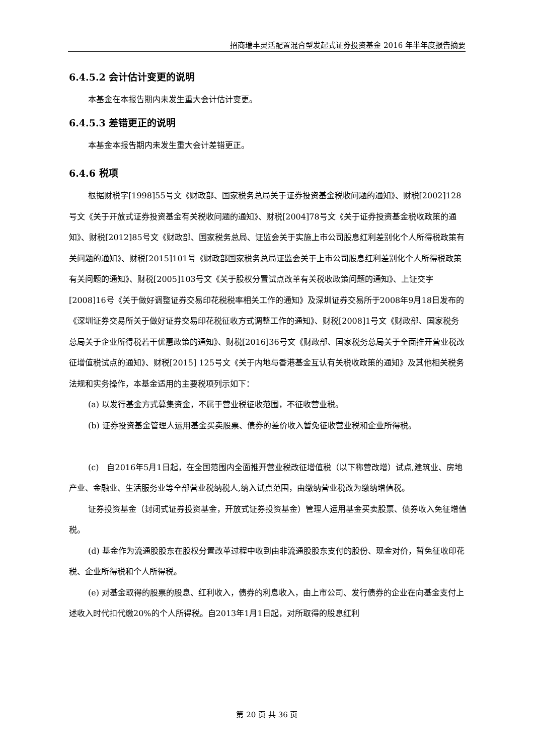招商瑞丰灵活配置混合型发起式证券投资基金 2016 年半年度报告摘要
6.4.5.2 会计估计变更的说明
本基金在本报告期内未发生重大会计估计变更。
6.4.5.3 差错更正的说明
本基金本报告期内未发生重大会计差错更正。
6.4.6 税项
根据财税字[1998]55号文《财政部、国家税务总局关于证券投资基金税收问题的通知》、财税[2002]128号文《关于开放式证券投资基金有关税收问题的通知》、财税[2004]78号文《关于证券投资基金税收政策的通知》、财税[2012]85号文《财政部、国家税务总局、证监会关于实施上市公司股息红利差别化个人所得税政策有关问题的通知》、财税[2015]101号《财政部国家税务总局证监会关于上市公司股息红利差别化个人所得税政策有关问题的通知》、财税[2005]103号文《关于股权分置试点改革有关税收政策问题的通知》、上证交字[2008]16号《关于做好调整证券交易印花税税率相关工作的通知》及深圳证券交易所于2008年9月18日发布的《深圳证券交易所关于做好证券交易印花税征收方式调整工作的通知》、财税[2008]1号文《财政部、国家税务总局关于企业所得税若干优惠政策的通知》、财税[2016]36号文《财政部、国家税务总局关于全面推开营业税改征增值税试点的通知》、财税[2015] 125号文《关于内地与香港基金互认有关税收政策的通知》及其他相关税务法规和实务操作，本基金适用的主要税项列示如下：
(a) 以发行基金方式募集资金，不属于营业税征收范围，不征收营业税。
(b) 证券投资基金管理人运用基金买卖股票、债券的差价收入暂免征收营业税和企业所得税。
(c)　自2016年5月1日起，在全国范围内全面推开营业税改征增值税（以下称营改增）试点,建筑业、房地产业、金融业、生活服务业等全部营业税纳税人,纳入试点范围，由缴纳营业税改为缴纳增值税。
证券投资基金（封闭式证券投资基金，开放式证券投资基金）管理人运用基金买卖股票、债券收入免征增值税。
(d) 基金作为流通股股东在股权分置改革过程中收到由非流通股股东支付的股份、现金对价，暂免征收印花税、企业所得税和个人所得税。
(e) 对基金取得的股票的股息、红利收入，债券的利息收入，由上市公司、发行债券的企业在向基金支付上述收入时代扣代缴20%的个人所得税。自2013年1月1日起，对所取得的股息红利
第 20 页 共 36 页